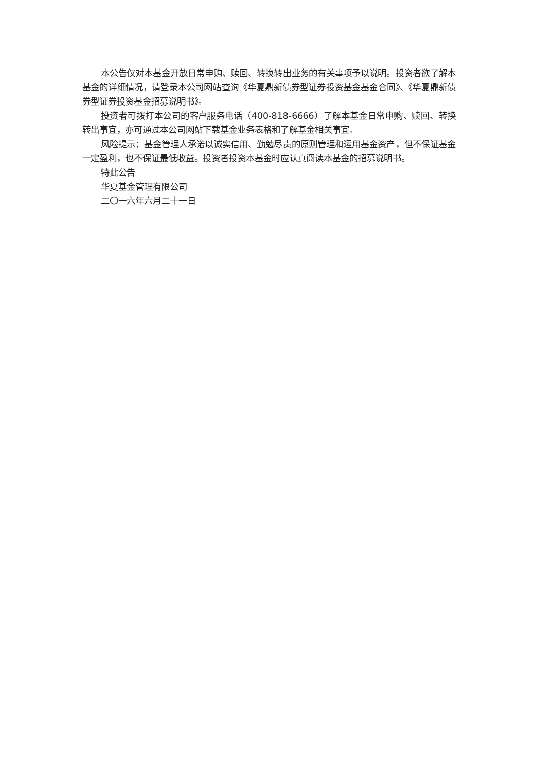本公告仅对本基金开放日常申购、赎回、转换转出业务的有关事项予以说明。投资者欲了解本基金的详细情况，请登录本公司网站查询《华夏鼎新债券型证券投资基金基金合同》、《华夏鼎新债券型证券投资基金招募说明书》。
投资者可拨打本公司的客户服务电话（400-818-6666）了解本基金日常申购、赎回、转换转出事宜，亦可通过本公司网站下载基金业务表格和了解基金相关事宜。
风险提示：基金管理人承诺以诚实信用、勤勉尽责的原则管理和运用基金资产，但不保证基金一定盈利，也不保证最低收益。投资者投资本基金时应认真阅读本基金的招募说明书。
特此公告
华夏基金管理有限公司
二〇一六年六月二十一日